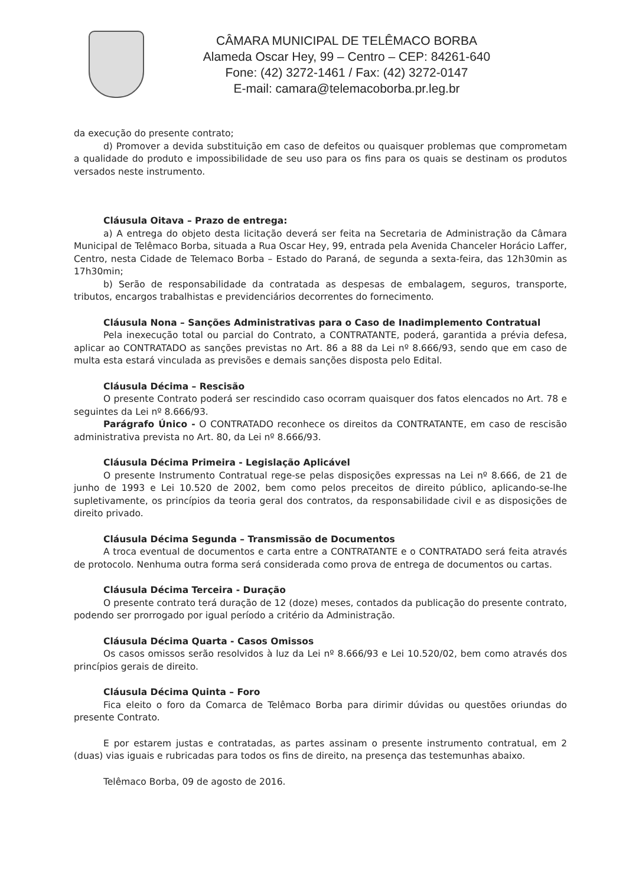CÂMARA MUNICIPAL DE TELÊMACO BORBA
Alameda Oscar Hey, 99 – Centro – CEP: 84261-640
Fone: (42) 3272-1461 / Fax: (42) 3272-0147
E-mail: camara@telemacoborba.pr.leg.br
da execução do presente contrato;
d) Promover a devida substituição em caso de defeitos ou quaisquer problemas que comprometam a qualidade do produto e impossibilidade de seu uso para os fins para os quais se destinam os produtos versados neste instrumento.
Cláusula Oitava – Prazo de entrega:
a) A entrega do objeto desta licitação deverá ser feita na Secretaria de Administração da Câmara Municipal de Telêmaco Borba, situada a Rua Oscar Hey, 99, entrada pela Avenida Chanceler Horácio Laffer, Centro, nesta Cidade de Telemaco Borba – Estado do Paraná, de segunda a sexta-feira, das 12h30min as 17h30min;
b) Serão de responsabilidade da contratada as despesas de embalagem, seguros, transporte, tributos, encargos trabalhistas e previdenciários decorrentes do fornecimento.
Cláusula Nona – Sanções Administrativas para o Caso de Inadimplemento Contratual
Pela inexecução total ou parcial do Contrato, a CONTRATANTE, poderá, garantida a prévia defesa, aplicar ao CONTRATADO as sanções previstas no Art. 86 a 88 da Lei nº 8.666/93, sendo que em caso de multa esta estará vinculada as previsões e demais sanções disposta pelo Edital.
Cláusula Décima – Rescisão
O presente Contrato poderá ser rescindido caso ocorram quaisquer dos fatos elencados no Art. 78 e seguintes da Lei nº 8.666/93.
Parágrafo Único - O CONTRATADO reconhece os direitos da CONTRATANTE, em caso de rescisão administrativa prevista no Art. 80, da Lei nº 8.666/93.
Cláusula Décima Primeira - Legislação Aplicável
O presente Instrumento Contratual rege-se pelas disposições expressas na Lei nº 8.666, de 21 de junho de 1993 e Lei 10.520 de 2002, bem como pelos preceitos de direito público, aplicando-se-lhe supletivamente, os princípios da teoria geral dos contratos, da responsabilidade civil e as disposições de direito privado.
Cláusula Décima Segunda – Transmissão de Documentos
A troca eventual de documentos e carta entre a CONTRATANTE e o CONTRATADO será feita através de protocolo. Nenhuma outra forma será considerada como prova de entrega de documentos ou cartas.
Cláusula Décima Terceira - Duração
O presente contrato terá duração de 12 (doze) meses, contados da publicação do presente contrato, podendo ser prorrogado por igual período a critério da Administração.
Cláusula Décima Quarta - Casos Omissos
Os casos omissos serão resolvidos à luz da Lei nº 8.666/93 e Lei 10.520/02, bem como através dos princípios gerais de direito.
Cláusula Décima Quinta – Foro
Fica eleito o foro da Comarca de Telêmaco Borba para dirimir dúvidas ou questões oriundas do presente Contrato.
E por estarem justas e contratadas, as partes assinam o presente instrumento contratual, em 2 (duas) vias iguais e rubricadas para todos os fins de direito, na presença das testemunhas abaixo.
Telêmaco Borba, 09 de agosto de 2016.